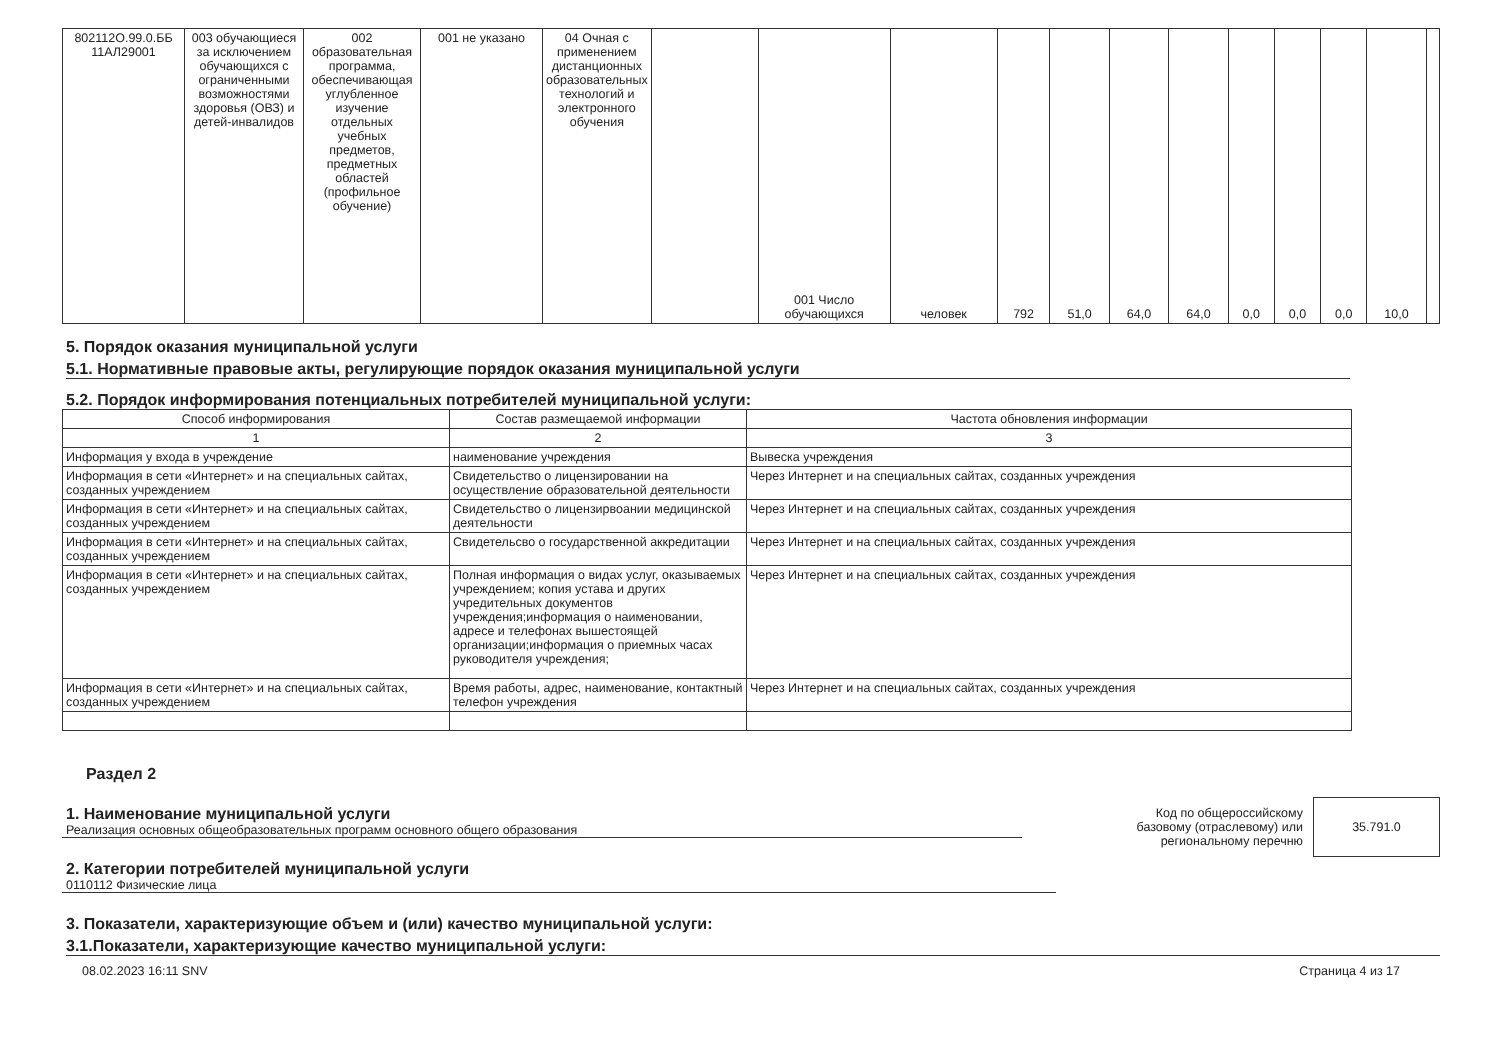| 802112О.99.0.ББ 11АЛ29001 | 003 обучающиеся за исключением обучающихся с ограниченными возможностями здоровья (ОВЗ) и детей-инвалидов | 002 образовательная программа, обеспечивающая углубленное изучение отдельных учебных предметов, предметных областей (профильное обучение) | 001 не указано | 04 Очная с применением дистанционных образовательных технологий и электронного обучения | | 001 Число обучающихся | человек | 792 | 51,0 | 64,0 | 64,0 | 0,0 | 0,0 | 0,0 | 10,0 | |
5. Порядок оказания муниципальной услуги
5.1. Нормативные правовые акты, регулирующие порядок оказания муниципальной услуги
5.2. Порядок информирования потенциальных потребителей муниципальной услуги:
| Способ информирования | Состав размещаемой информации | Частота обновления информации |
| 1 | 2 | 3 |
| Информация у входа в учреждение | наименование учреждения | Вывеска учреждения |
| Информация в сети «Интернет» и на специальных сайтах, созданных учреждением | Свидетельство о лицензировании на осуществление образовательной деятельности | Через Интернет и на специальных сайтах, созданных учреждения |
| Информация в сети «Интернет» и на специальных сайтах, созданных учреждением | Свидетельство о лицензирвоании медицинской деятельности | Через Интернет и на специальных сайтах, созданных учреждения |
| Информация в сети «Интернет» и на специальных сайтах, созданных учреждением | Свидетельсво о государственной аккредитации | Через Интернет и на специальных сайтах, созданных учреждения |
| Информация в сети «Интернет» и на специальных сайтах, созданных учреждением | Полная информация о видах услуг, оказываемых учреждением; копия устава и других учредительных документов учреждения;информация о наименовании, адресе и телефонах вышестоящей организации;информация о приемных часах руководителя учреждения; | Через Интернет и на специальных сайтах, созданных учреждения |
| Информация в сети «Интернет» и на специальных сайтах, созданных учреждением | Время работы, адрес, наименование, контактный телефон учреждения | Через Интернет и на специальных сайтах, созданных учреждения |
Раздел 2
1. Наименование муниципальной услуги
Реализация основных общеобразовательных программ основного общего образования
2. Категории потребителей муниципальной услуги
0110112 Физические лица
Код по общероссийскому
базовому (отраслевому) или
региональному перечню
35.791.0
3. Показатели, характеризующие объем и (или) качество муниципальной услуги:
3.1.Показатели, характеризующие качество муниципальной услуги:
08.02.2023 16:11 SNV Страница 4 из 17